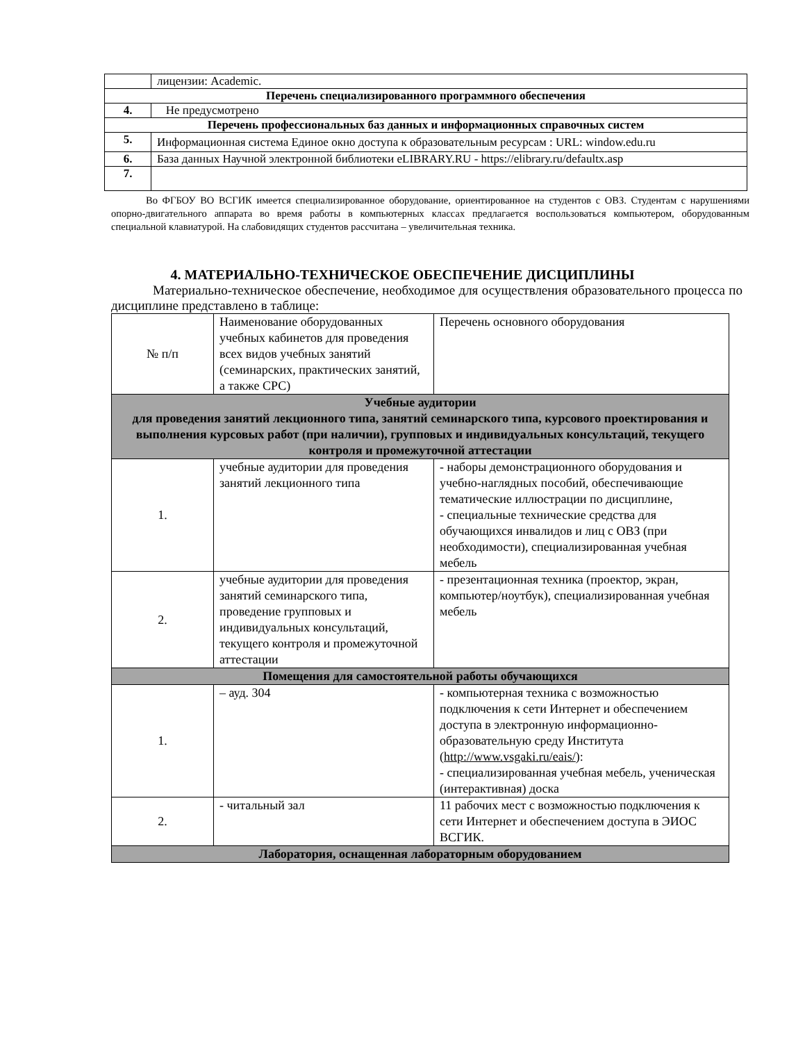| | лицензии: Academic. |
| Перечень специализированного программного обеспечения | |
| 4. | Не предусмотрено |
| Перечень профессиональных баз данных и информационных справочных систем | |
| 5. | Информационная система Единое окно доступа к образовательным ресурсам : URL: window.edu.ru |
| 6. | База данных Научной электронной библиотеки eLIBRARY.RU - https://elibrary.ru/defaultx.asp |
| 7. | |
Во ФГБОУ ВО ВСГИК имеется специализированное оборудование, ориентированное на студентов с ОВЗ. Студентам с нарушениями опорно-двигательного аппарата во время работы в компьютерных классах предлагается воспользоваться компьютером, оборудованным специальной клавиатурой. На слабовидящих студентов рассчитана – увеличительная техника.
4. МАТЕРИАЛЬНО-ТЕХНИЧЕСКОЕ ОБЕСПЕЧЕНИЕ ДИСЦИПЛИНЫ
Материально-техническое обеспечение, необходимое для осуществления образовательного процесса по дисциплине представлено в таблице:
| № п/п | Наименование оборудованных учебных кабинетов для проведения всех видов учебных занятий (семинарских, практических занятий, а также СРС) | Перечень основного оборудования |
| Учебные аудитории для проведения занятий лекционного типа, занятий семинарского типа, курсового проектирования и выполнения курсовых работ (при наличии), групповых и индивидуальных консультаций, текущего контроля и промежуточной аттестации | | |
| 1. | учебные аудитории для проведения занятий лекционного типа | - наборы демонстрационного оборудования и учебно-наглядных пособий, обеспечивающие тематические иллюстрации по дисциплине, - специальные технические средства для обучающихся инвалидов и лиц с ОВЗ (при необходимости), специализированная учебная мебель |
| 2. | учебные аудитории для проведения занятий семинарского типа, проведение групповых и индивидуальных консультаций, текущего контроля и промежуточной аттестации | - презентационная техника (проектор, экран, компьютер/ноутбук), специализированная учебная мебель |
| Помещения для самостоятельной работы обучающихся | | |
| 1. | – ауд. 304 | - компьютерная техника с возможностью подключения к сети Интернет и обеспечением доступа в электронную информационно-образовательную среду Института ( http://www.vsgaki.ru/eais/ ): - специализированная учебная мебель, ученическая (интерактивная) доска |
| 2. | - читальный зал | 11 рабочих мест с возможностью подключения к сети Интернет и обеспечением доступа в ЭИОС ВСГИК. |
| Лаборатория, оснащенная лабораторным оборудованием | | |